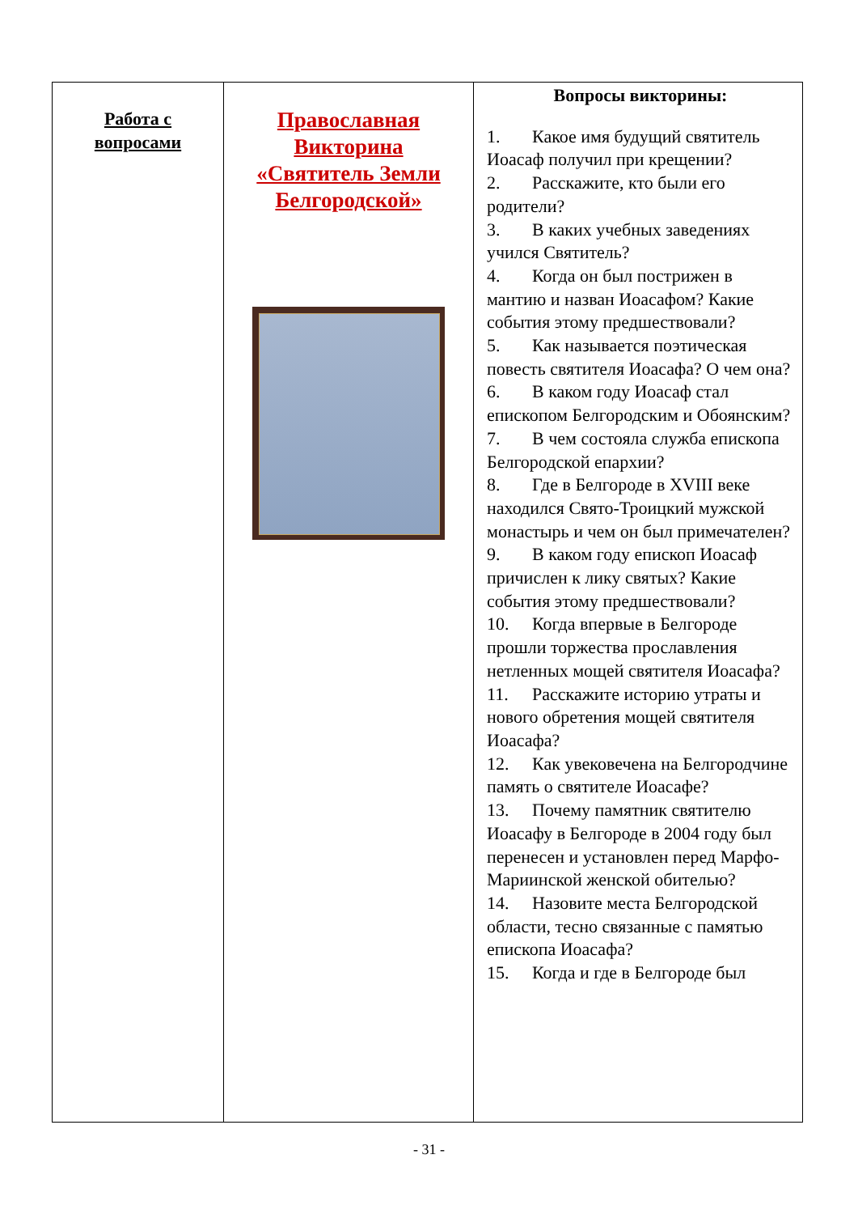| Работа с вопросами | Православная Викторина «Святитель Земли Белгородской» | Вопросы викторины: 1. Какое имя будущий святитель Иоасаф получил при крещении? 2. Расскажите, кто были его родители? 3. В каких учебных заведениях учился Святитель? 4. Когда он был пострижен в мантию и назван Иоасафом? Какие события этому предшествовали? 5. Как называется поэтическая повесть святителя Иоасафа? О чем она? 6. В каком году Иоасаф стал епископом Белгородским и Обоянским? 7. В чем состояла служба епископа Белгородской епархии? 8. Где в Белгороде в XVIII веке находился Свято-Троицкий мужской монастырь и чем он был примечателен? 9. В каком году епископ Иоасаф причислен к лику святых? Какие события этому предшествовали? 10. Когда впервые в Белгороде прошли торжества прославления нетленных мощей святителя Иоасафа? 11. Расскажите историю утраты и нового обретения мощей святителя Иоасафа? 12. Как увековечена на Белгородчине память о святителе Иоасафе? 13. Почему памятник святителю Иоасафу в Белгороде в 2004 году был перенесен и установлен перед Марфо-Мариинской женской обителью? 14. Назовите места Белгородской области, тесно связанные с памятью епископа Иоасафа? 15. Когда и где в Белгороде был |
- 31 -